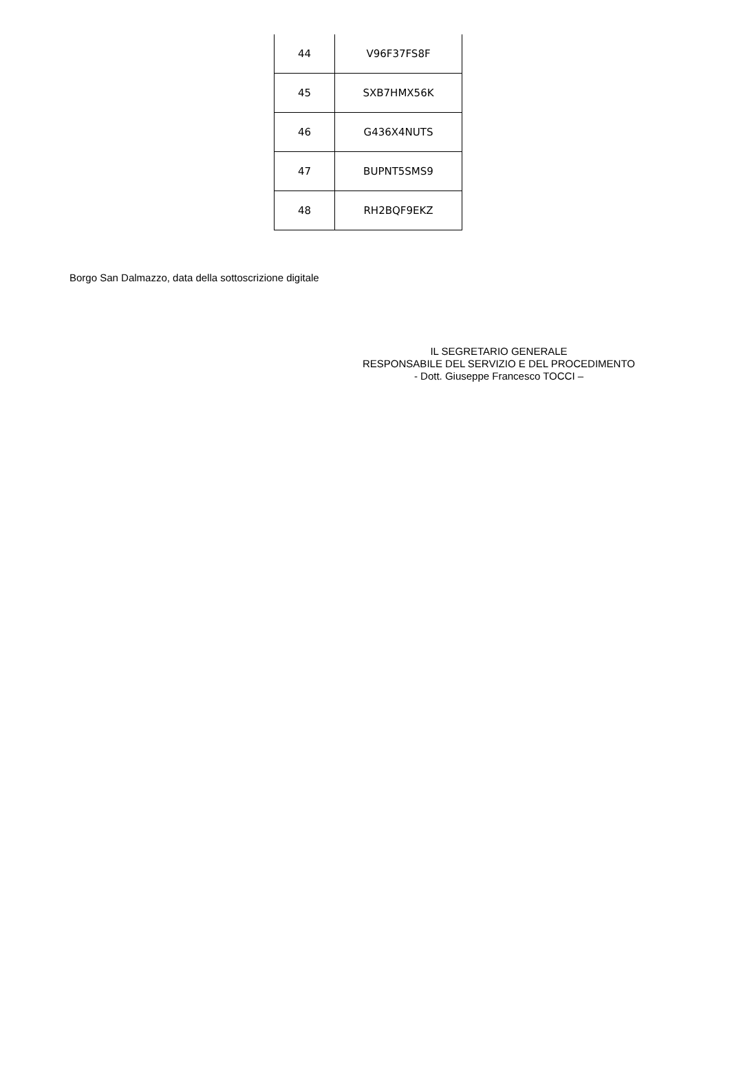| 44 | V96F37FS8F |
| 45 | SXB7HMX56K |
| 46 | G436X4NUTS |
| 47 | BUPNT5SMS9 |
| 48 | RH2BQF9EKZ |
Borgo San Dalmazzo, data della sottoscrizione digitale
IL SEGRETARIO GENERALE
RESPONSABILE DEL SERVIZIO E DEL PROCEDIMENTO
- Dott. Giuseppe Francesco TOCCI –